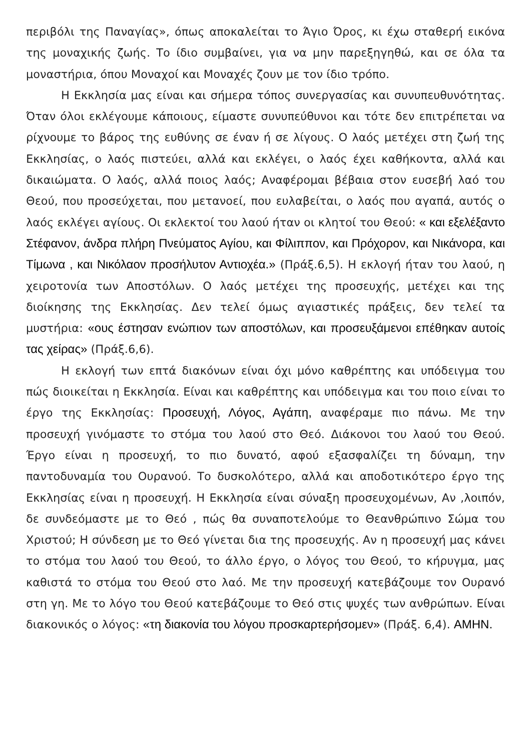περιβόλι της Παναγίας», όπως αποκαλείται το Άγιο Όρος, κι έχω σταθερή εικόνα της μοναχικής ζωής. Το ίδιο συμβαίνει, για να μην παρεξηγηθώ, και σε όλα τα μοναστήρια, όπου Μοναχοί και Μοναχές ζουν με τον ίδιο τρόπο.
Η Εκκλησία μας είναι και σήμερα τόπος συνεργασίας και συνυπευθυνότητας. Όταν όλοι εκλέγουμε κάποιους, είμαστε συνυπεύθυνοι και τότε δεν επιτρέπεται να ρίχνουμε το βάρος της ευθύνης σε έναν ή σε λίγους. Ο λαός μετέχει στη ζωή της Εκκλησίας, ο λαός πιστεύει, αλλά και εκλέγει, ο λαός έχει καθήκοντα, αλλά και δικαιώματα. Ο λαός, αλλά ποιος λαός; Αναφέρομαι βέβαια στον ευσεβή λαό του Θεού, που προσεύχεται, που μετανοεί, που ευλαβείται, ο λαός που αγαπά, αυτός ο λαός εκλέγει αγίους. Οι εκλεκτοί του λαού ήταν οι κλητοί του Θεού: « και εξελέξαντο Στέφανον, άνδρα πλήρη Πνεύματος Αγίου, και Φίλιππον, και Πρόχορον, και Νικάνορα, και Τίμωνα , και Νικόλαον προσήλυτον Αντιοχέα.» (Πράξ.6,5). Η εκλογή ήταν του λαού, η χειροτονία των Αποστόλων. Ο λαός μετέχει της προσευχής, μετέχει και της διοίκησης της Εκκλησίας. Δεν τελεί όμως αγιαστικές πράξεις, δεν τελεί τα μυστήρια: «ους έστησαν ενώπιον των αποστόλων, και προσευξάμενοι επέθηκαν αυτοίς τας χείρας» (Πράξ.6,6).
Η εκλογή των επτά διακόνων είναι όχι μόνο καθρέπτης και υπόδειγμα του πώς διοικείται η Εκκλησία. Είναι και καθρέπτης και υπόδειγμα και του ποιο είναι το έργο της Εκκλησίας: Προσευχή, Λόγος, Αγάπη, αναφέραμε πιο πάνω. Με την προσευχή γινόμαστε το στόμα του λαού στο Θεό. Διάκονοι του λαού του Θεού. Έργο είναι η προσευχή, το πιο δυνατό, αφού εξασφαλίζει τη δύναμη, την παντοδυναμία του Ουρανού. Το δυσκολότερο, αλλά και αποδοτικότερο έργο της Εκκλησίας είναι η προσευχή. Η Εκκλησία είναι σύναξη προσευχομένων, Αν ,λοιπόν, δε συνδεόμαστε με το Θεό , πώς θα συναποτελούμε το Θεανθρώπινο Σώμα του Χριστού; Η σύνδεση με το Θεό γίνεται δια της προσευχής. Αν η προσευχή μας κάνει το στόμα του λαού του Θεού, το άλλο έργο, ο λόγος του Θεού, το κήρυγμα, μας καθιστά το στόμα του Θεού στο λαό. Με την προσευχή κατεβάζουμε τον Ουρανό στη γη. Με το λόγο του Θεού κατεβάζουμε το Θεό στις ψυχές των ανθρώπων. Είναι διακονικός ο λόγος: «τη διακονία του λόγου προσκαρτερήσομεν» (Πράξ. 6,4). ΑΜΗΝ.